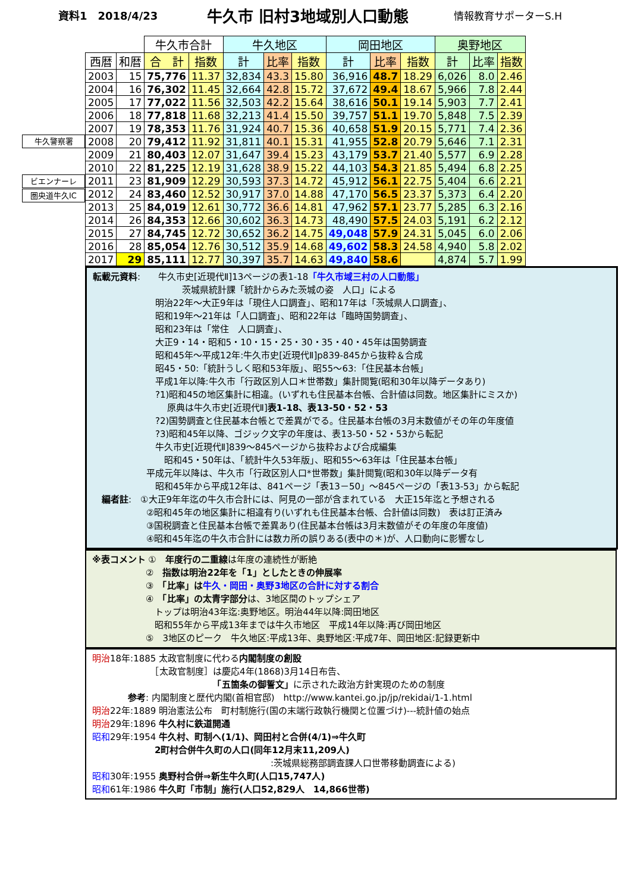資料1　2018/4/23
牛久市 旧村3地域別人口動態
情報教育サポーターS.H
牛久警察署
ビエンナーレ
圏央道牛久IC
| | | 牛久市合計 | | 牛久地区 | | | 岡田地区 | | | 奥野地区 | | |
| --- | --- | --- | --- | --- | --- | --- | --- | --- | --- | --- | --- | --- |
| 西暦 | 和暦 | 合 計 | 指数 | 計 | 比率 | 指数 | 計 | 比率 | 指数 | 計 | 比率 | 指数 |
| 2003 | 15 | 75,776 | 11.37 | 32,834 | 43.3 | 15.80 | 36,916 | 48.7 | 18.29 | 6,026 | 8.0 | 2.46 |
| 2004 | 16 | 76,302 | 11.45 | 32,664 | 42.8 | 15.72 | 37,672 | 49.4 | 18.67 | 5,966 | 7.8 | 2.44 |
| 2005 | 17 | 77,022 | 11.56 | 32,503 | 42.2 | 15.64 | 38,616 | 50.1 | 19.14 | 5,903 | 7.7 | 2.41 |
| 2006 | 18 | 77,818 | 11.68 | 32,213 | 41.4 | 15.50 | 39,757 | 51.1 | 19.70 | 5,848 | 7.5 | 2.39 |
| 2007 | 19 | 78,353 | 11.76 | 31,924 | 40.7 | 15.36 | 40,658 | 51.9 | 20.15 | 5,771 | 7.4 | 2.36 |
| 2008 | 20 | 79,412 | 11.92 | 31,811 | 40.1 | 15.31 | 41,955 | 52.8 | 20.79 | 5,646 | 7.1 | 2.31 |
| 2009 | 21 | 80,403 | 12.07 | 31,647 | 39.4 | 15.23 | 43,179 | 53.7 | 21.40 | 5,577 | 6.9 | 2.28 |
| 2010 | 22 | 81,225 | 12.19 | 31,628 | 38.9 | 15.22 | 44,103 | 54.3 | 21.85 | 5,494 | 6.8 | 2.25 |
| 2011 | 23 | 81,909 | 12.29 | 30,593 | 37.3 | 14.72 | 45,912 | 56.1 | 22.75 | 5,404 | 6.6 | 2.21 |
| 2012 | 24 | 83,460 | 12.52 | 30,917 | 37.0 | 14.88 | 47,170 | 56.5 | 23.37 | 5,373 | 6.4 | 2.20 |
| 2013 | 25 | 84,019 | 12.61 | 30,772 | 36.6 | 14.81 | 47,962 | 57.1 | 23.77 | 5,285 | 6.3 | 2.16 |
| 2014 | 26 | 84,353 | 12.66 | 30,602 | 36.3 | 14.73 | 48,490 | 57.5 | 24.03 | 5,191 | 6.2 | 2.12 |
| 2015 | 27 | 84,745 | 12.72 | 30,652 | 36.2 | 14.75 | 49,048 | 57.9 | 24.31 | 5,045 | 6.0 | 2.06 |
| 2016 | 28 | 85,054 | 12.76 | 30,512 | 35.9 | 14.68 | 49,602 | 58.3 | 24.58 | 4,940 | 5.8 | 2.02 |
| 2017 | 29 | 85,111 | 12.77 | 30,397 | 35.7 | 14.63 | 49,840 | 58.6 | | 4,874 | 5.7 | 1.99 |
転載元資料:　　牛久市史[近現代Ⅱ]13ページの表1-18「牛久市域三村の人口動態」
　　　　　　　　　　茨城県統計課「統計からみた茨城の姿　人口」による
　　　　　　　明治22年～大正9年は「現住人口調査」、昭和17年は「茨城県人口調査」、
　　　　　　　昭和19年～21年は「人口調査」、昭和22年は「臨時国勢調査」、
　　　　　　　昭和23年は「常住　人口調査」、
　　　　　　　大正9・14・昭和5・10・15・25・30・35・40・45年は国勢調査
　　　　　　　昭和45年～平成12年:牛久市史[近現代Ⅱ]p839-845から抜粋＆合成
　　　　　　　昭45・50:「統計うしく昭和53年版」、昭55～63:「住民基本台帳」
　　　　　　　平成1年以降:牛久市「行政区別人口＊世帯数」集計閲覧(昭和30年以降データあり)
　　　　　　　?1)昭和45の地区集計に相違。(いずれも住民基本台帳、合計値は同数。地区集計にミスか)
　　　　　　　　 原典は牛久市史[近現代Ⅱ]表1-18、表13-50・52・53
　　　　　　　?2)国勢調査と住民基本台帳とで差異がでる。住民基本台帳の3月末数値がその年の年度値
　　　　　　　?3)昭和45年以降、ゴジック文字の年度は、表13-50・52・53から転記
　　　　　　　牛久市史[近現代Ⅱ]839～845ページから抜粋および合成編集
　　　　　　　　昭和45・50年は、「統計牛久53年版」、昭和55～63年は「住民基本台帳」
　　　　　　平成元年以降は、牛久市「行政区別人口*世帯数」集計閲覧(昭和30年以降データ有
　　　　　　　昭和45年から平成12年は、841ページ「表13－50」～845ページの「表13-53」から転記
　編者註:　①大正9年年迄の牛久市合計には、阿見の一部が含まれている　大正15年迄と予想される
　　　　　　②昭和45年の地区集計に相違有り(いずれも住民基本台帳、合計値は同数)　表は訂正済み
　　　　　　③国税調査と住民基本台帳で差異あり(住民基本台帳は3月末数値がその年度の年度値)
　　　　　　④昭和45年迄の牛久市合計には数カ所の誤りある(表中の＊)が、人口動向に影響なし
※表コメント ①　年度行の二重線は年度の連続性が断絶
　　　　　　②　指数は明治22年を「1」としたときの伸展率
　　　　　　③　「比率」は牛久・岡田・奥野3地区の合計に対する割合
　　　　　　④　「比率」の太青字部分は、3地区間のトップシェア
　　　　　　　トップは明治43年迄:奥野地区。明治44年以降:岡田地区
　　　　　　　昭和55年から平成13年までは牛久市地区　平成14年以降:再び岡田地区
　　　　　　⑤　3地区のピーク　牛久地区:平成13年、奥野地区:平成7年、岡田地区:記録更新中
明治18年:1885 太政官制度に代わる内閣制度の創設
　　　　　　　［太政官制度］は慶応4年(1868)3月14日布告、
　　　　　　　　　　　　　　「五箇条の御誓文」に示された政治方針実現のための制度
　　　　参考: 内閣制度と歴代内閣(首相官邸)　http://www.kantei.go.jp/jp/rekidai/1-1.html
明治22年:1889 明治憲法公布　町村制施行(国の末端行政執行機関と位置づけ)---統計値の始点
明治29年:1896 牛久村に鉄道開通
昭和29年:1954 牛久村、町制へ(1/1)、岡田村と合併(4/1)⇒牛久町
　　　　　　　2町村合併牛久町の人口(同年12月末11,209人)
　　　　　　　　　　　　　　　　　　　　:茨城県総務部調査課人口世帯移動調査による)
昭和30年:1955 奥野村合併⇒新生牛久町(人口15,747人)
昭和61年:1986 牛久町「市制」施行(人口52,829人　14,866世帯)